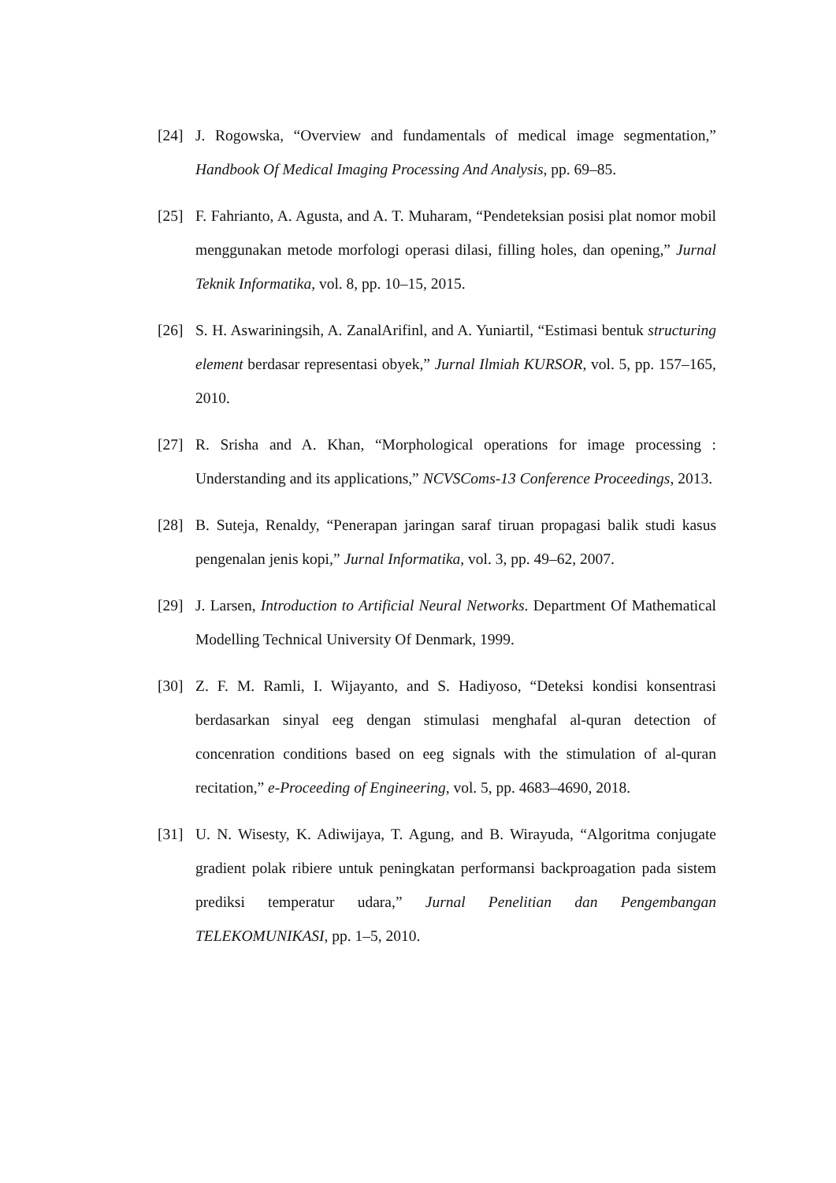[24] J. Rogowska, “Overview and fundamentals of medical image segmentation,” Handbook Of Medical Imaging Processing And Analysis, pp. 69–85.
[25] F. Fahrianto, A. Agusta, and A. T. Muharam, “Pendeteksian posisi plat nomor mobil menggunakan metode morfologi operasi dilasi, filling holes, dan opening,” Jurnal Teknik Informatika, vol. 8, pp. 10–15, 2015.
[26] S. H. Aswariningsih, A. ZanalArifinl, and A. Yuniartil, “Estimasi bentuk structuring element berdasar representasi obyek,” Jurnal Ilmiah KURSOR, vol. 5, pp. 157–165, 2010.
[27] R. Srisha and A. Khan, “Morphological operations for image processing : Understanding and its applications,” NCVSComs-13 Conference Proceedings, 2013.
[28] B. Suteja, Renaldy, “Penerapan jaringan saraf tiruan propagasi balik studi kasus pengenalan jenis kopi,” Jurnal Informatika, vol. 3, pp. 49–62, 2007.
[29] J. Larsen, Introduction to Artificial Neural Networks. Department Of Mathematical Modelling Technical University Of Denmark, 1999.
[30] Z. F. M. Ramli, I. Wijayanto, and S. Hadiyoso, “Deteksi kondisi konsentrasi berdasarkan sinyal eeg dengan stimulasi menghafal al-quran detection of concenration conditions based on eeg signals with the stimulation of al-quran recitation,” e-Proceeding of Engineering, vol. 5, pp. 4683–4690, 2018.
[31] U. N. Wisesty, K. Adiwijaya, T. Agung, and B. Wirayuda, “Algoritma conjugate gradient polak ribiere untuk peningkatan performansi backproagation pada sistem prediksi temperatur udara,” Jurnal Penelitian dan Pengembangan TELEKOMUNIKASI, pp. 1–5, 2010.